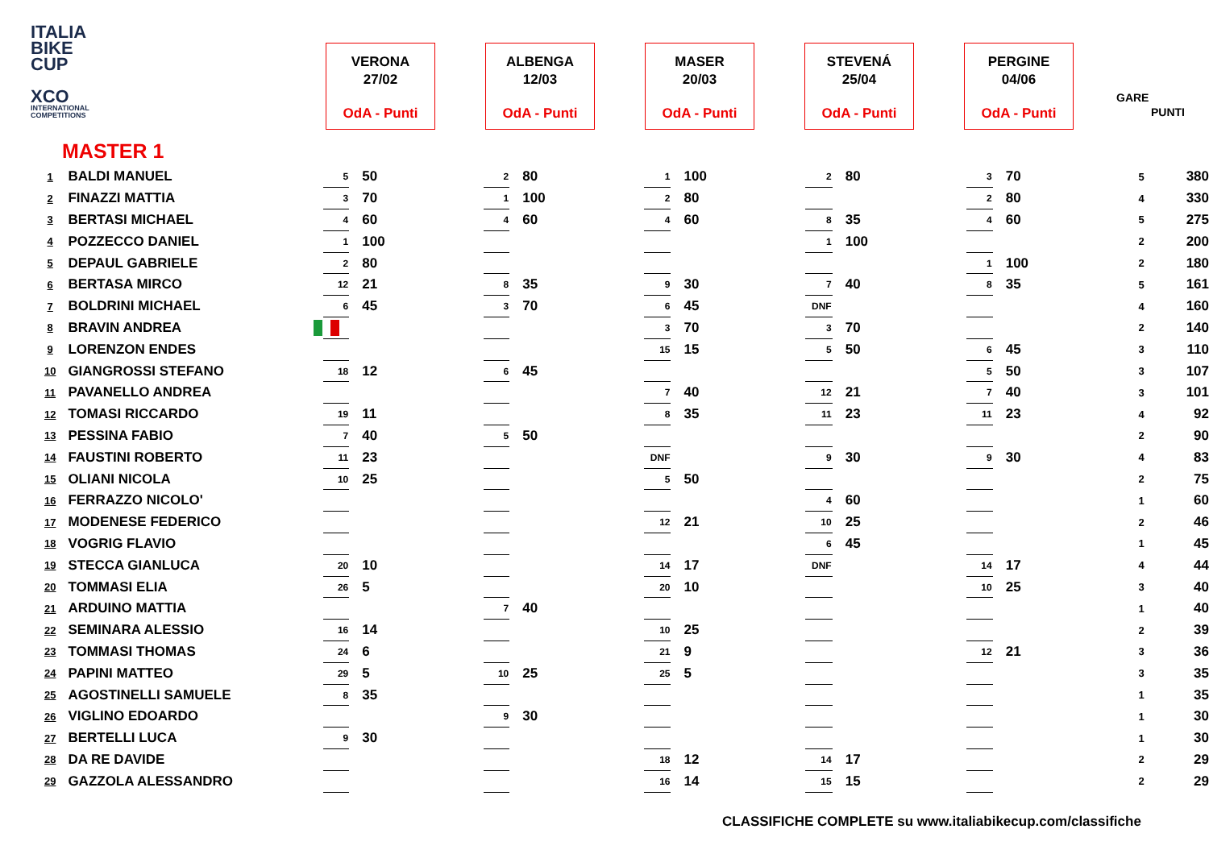ITALIA
BIKE
CUP
XCO
INTERNATIONAL COMPETITIONS
VERONA
27/02
OdA - Punti
ALBENGA
12/03
OdA - Punti
MASER
20/03
OdA - Punti
STEVENÁ
25/04
OdA - Punti
PERGINE
04/06
OdA - Punti
GARE
PUNTI
MASTER 1
| 1 | BALDI MANUEL | 5 | 50 | 2 | 80 | 1 | 100 | 2 | 80 | 3 | 70 | 5 | 380 |
| 2 | FINAZZI MATTIA | 3 | 70 | 1 | 100 | 2 | 80 | | | 2 | 80 | 4 | 330 |
| 3 | BERTASI MICHAEL | 4 | 60 | 4 | 60 | 4 | 60 | 8 | 35 | 4 | 60 | 5 | 275 |
| 4 | POZZECCO DANIEL | 1 | 100 | | | | | 1 | 100 | | | 2 | 200 |
| 5 | DEPAUL GABRIELE | 2 | 80 | | | | | | | 1 | 100 | 2 | 180 |
| 6 | BERTASA MIRCO | 12 | 21 | 8 | 35 | 9 | 30 | 7 | 40 | 8 | 35 | 5 | 161 |
| 7 | BOLDRINI MICHAEL | 6 | 45 | 3 | 70 | 6 | 45 | DNF | | | | 4 | 160 |
| 8 | BRAVIN ANDREA | | | | | 3 | 70 | 3 | 70 | | | 2 | 140 |
| 9 | LORENZON ENDES | | | | | 15 | 15 | 5 | 50 | 6 | 45 | 3 | 110 |
| 10 | GIANGROSSI STEFANO | 18 | 12 | 6 | 45 | | | | | 5 | 50 | 3 | 107 |
| 11 | PAVANELLO ANDREA | | | | | 7 | 40 | 12 | 21 | 7 | 40 | 3 | 101 |
| 12 | TOMASI RICCARDO | 19 | 11 | | | 8 | 35 | 11 | 23 | 11 | 23 | 4 | 92 |
| 13 | PESSINA FABIO | 7 | 40 | 5 | 50 | | | | | | | 2 | 90 |
| 14 | FAUSTINI ROBERTO | 11 | 23 | | | DNF | | 9 | 30 | 9 | 30 | 4 | 83 |
| 15 | OLIANI NICOLA | 10 | 25 | | | 5 | 50 | | | | | 2 | 75 |
| 16 | FERRAZZO NICOLO' | | | | | | | 4 | 60 | | | 1 | 60 |
| 17 | MODENESE FEDERICO | | | | | 12 | 21 | 10 | 25 | | | 2 | 46 |
| 18 | VOGRIG FLAVIO | | | | | | | 6 | 45 | | | 1 | 45 |
| 19 | STECCA GIANLUCA | 20 | 10 | | | 14 | 17 | DNF | | 14 | 17 | 4 | 44 |
| 20 | TOMMASI ELIA | 26 | 5 | | | 20 | 10 | | | 10 | 25 | 3 | 40 |
| 21 | ARDUINO MATTIA | | | 7 | 40 | | | | | | | 1 | 40 |
| 22 | SEMINARA ALESSIO | 16 | 14 | | | 10 | 25 | | | | | 2 | 39 |
| 23 | TOMMASI THOMAS | 24 | 6 | | | 21 | 9 | | | 12 | 21 | 3 | 36 |
| 24 | PAPINI MATTEO | 29 | 5 | 10 | 25 | 25 | 5 | | | | | 3 | 35 |
| 25 | AGOSTINELLI SAMUELE | 8 | 35 | | | | | | | | | 1 | 35 |
| 26 | VIGLINO EDOARDO | | | 9 | 30 | | | | | | | 1 | 30 |
| 27 | BERTELLI LUCA | 9 | 30 | | | | | | | | | 1 | 30 |
| 28 | DA RE DAVIDE | | | | | 18 | 12 | 14 | 17 | | | 2 | 29 |
| 29 | GAZZOLA ALESSANDRO | | | | | 16 | 14 | 15 | 15 | | | 2 | 29 |
CLASSIFICHE COMPLETE su www.italiabikecup.com/classifiche